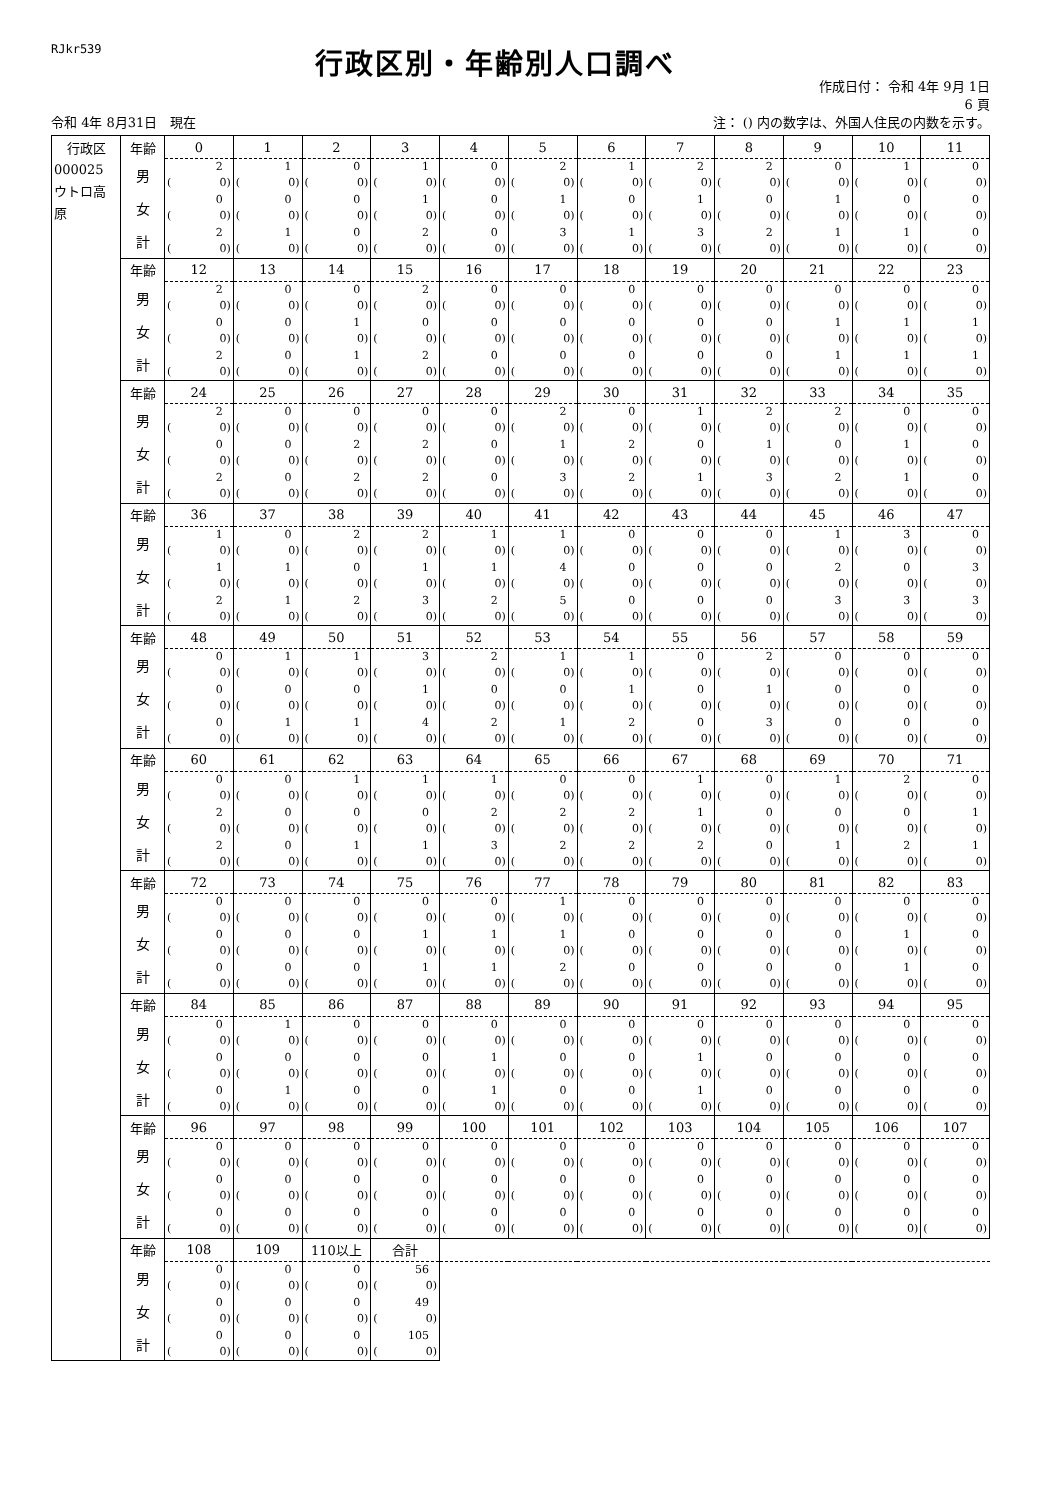RJkr539
行政区別・年齢別人口調べ
作成日付： 令和 4年 9月 1日
6 頁
令和 4年 8月31日　現在 注： () 内の数字は、外国人住民の内数を示す。
| 行政区 | 年齢 | 0 | 1 | 2 | 3 | 4 | 5 | 6 | 7 | 8 | 9 | 10 | 11 |
| --- | --- | --- | --- | --- | --- | --- | --- | --- | --- | --- | --- | --- | --- |
| 000025 ウトロ高 原 | 男 | 2 ( 0) | 1 ( 0) | 0 ( 0) | 1 ( 0) | 0 ( 0) | 2 ( 0) | 1 ( 0) | 2 ( 0) | 2 ( 0) | 0 ( 0) | 1 ( 0) | 0 ( 0) |
| | 女 | 0 ( 0) | 0 ( 0) | 0 ( 0) | 1 ( 0) | 0 ( 0) | 1 ( 0) | 0 ( 0) | 1 ( 0) | 0 ( 0) | 1 ( 0) | 0 ( 0) | 0 ( 0) |
| | 計 | 2 ( 0) | 1 ( 0) | 0 ( 0) | 2 ( 0) | 0 ( 0) | 3 ( 0) | 1 ( 0) | 3 ( 0) | 2 ( 0) | 1 ( 0) | 1 ( 0) | 0 ( 0) |
| | 年齢 | 12 | 13 | 14 | 15 | 16 | 17 | 18 | 19 | 20 | 21 | 22 | 23 |
| | 男 | 2 ( 0) | 0 ( 0) | 0 ( 0) | 2 ( 0) | 0 ( 0) | 0 ( 0) | 0 ( 0) | 0 ( 0) | 0 ( 0) | 0 ( 0) | 0 ( 0) | 0 ( 0) |
| | 女 | 0 ( 0) | 0 ( 0) | 1 ( 0) | 0 ( 0) | 0 ( 0) | 0 ( 0) | 0 ( 0) | 0 ( 0) | 0 ( 0) | 1 ( 0) | 1 ( 0) | 1 ( 0) |
| | 計 | 2 ( 0) | 0 ( 0) | 1 ( 0) | 2 ( 0) | 0 ( 0) | 0 ( 0) | 0 ( 0) | 0 ( 0) | 0 ( 0) | 1 ( 0) | 1 ( 0) | 1 ( 0) |
| | 年齢 | 24 | 25 | 26 | 27 | 28 | 29 | 30 | 31 | 32 | 33 | 34 | 35 |
| | 男 | 2 ( 0) | 0 ( 0) | 0 ( 0) | 0 ( 0) | 0 ( 0) | 2 ( 0) | 0 ( 0) | 1 ( 0) | 2 ( 0) | 2 ( 0) | 0 ( 0) | 0 ( 0) |
| | 女 | 0 ( 0) | 0 ( 0) | 2 ( 0) | 2 ( 0) | 0 ( 0) | 1 ( 0) | 2 ( 0) | 0 ( 0) | 1 ( 0) | 0 ( 0) | 1 ( 0) | 0 ( 0) |
| | 計 | 2 ( 0) | 0 ( 0) | 2 ( 0) | 2 ( 0) | 0 ( 0) | 3 ( 0) | 2 ( 0) | 1 ( 0) | 3 ( 0) | 2 ( 0) | 1 ( 0) | 0 ( 0) |
| | 年齢 | 36 | 37 | 38 | 39 | 40 | 41 | 42 | 43 | 44 | 45 | 46 | 47 |
| | 男 | 1 ( 0) | 0 ( 0) | 2 ( 0) | 2 ( 0) | 1 ( 0) | 1 ( 0) | 0 ( 0) | 0 ( 0) | 0 ( 0) | 1 ( 0) | 3 ( 0) | 0 ( 0) |
| | 女 | 1 ( 0) | 1 ( 0) | 0 ( 0) | 1 ( 0) | 1 ( 0) | 4 ( 0) | 0 ( 0) | 0 ( 0) | 0 ( 0) | 2 ( 0) | 0 ( 0) | 3 ( 0) |
| | 計 | 2 ( 0) | 1 ( 0) | 2 ( 0) | 3 ( 0) | 2 ( 0) | 5 ( 0) | 0 ( 0) | 0 ( 0) | 0 ( 0) | 3 ( 0) | 3 ( 0) | 3 ( 0) |
| | 年齢 | 48 | 49 | 50 | 51 | 52 | 53 | 54 | 55 | 56 | 57 | 58 | 59 |
| | 男 | 0 ( 0) | 1 ( 0) | 1 ( 0) | 3 ( 0) | 2 ( 0) | 1 ( 0) | 1 ( 0) | 0 ( 0) | 2 ( 0) | 0 ( 0) | 0 ( 0) | 0 ( 0) |
| | 女 | 0 ( 0) | 0 ( 0) | 0 ( 0) | 1 ( 0) | 0 ( 0) | 0 ( 0) | 1 ( 0) | 0 ( 0) | 1 ( 0) | 0 ( 0) | 0 ( 0) | 0 ( 0) |
| | 計 | 0 ( 0) | 1 ( 0) | 1 ( 0) | 4 ( 0) | 2 ( 0) | 1 ( 0) | 2 ( 0) | 0 ( 0) | 3 ( 0) | 0 ( 0) | 0 ( 0) | 0 ( 0) |
| | 年齢 | 60 | 61 | 62 | 63 | 64 | 65 | 66 | 67 | 68 | 69 | 70 | 71 |
| | 男 | 0 ( 0) | 0 ( 0) | 1 ( 0) | 1 ( 0) | 1 ( 0) | 0 ( 0) | 0 ( 0) | 1 ( 0) | 0 ( 0) | 1 ( 0) | 2 ( 0) | 0 ( 0) |
| | 女 | 2 ( 0) | 0 ( 0) | 0 ( 0) | 0 ( 0) | 2 ( 0) | 2 ( 0) | 2 ( 0) | 1 ( 0) | 0 ( 0) | 0 ( 0) | 0 ( 0) | 1 ( 0) |
| | 計 | 2 ( 0) | 0 ( 0) | 1 ( 0) | 1 ( 0) | 3 ( 0) | 2 ( 0) | 2 ( 0) | 2 ( 0) | 0 ( 0) | 1 ( 0) | 2 ( 0) | 1 ( 0) |
| | 年齢 | 72 | 73 | 74 | 75 | 76 | 77 | 78 | 79 | 80 | 81 | 82 | 83 |
| | 男 | 0 ( 0) | 0 ( 0) | 0 ( 0) | 0 ( 0) | 0 ( 0) | 1 ( 0) | 0 ( 0) | 0 ( 0) | 0 ( 0) | 0 ( 0) | 0 ( 0) | 0 ( 0) |
| | 女 | 0 ( 0) | 0 ( 0) | 0 ( 0) | 1 ( 0) | 1 ( 0) | 1 ( 0) | 0 ( 0) | 0 ( 0) | 0 ( 0) | 0 ( 0) | 1 ( 0) | 0 ( 0) |
| | 計 | 0 ( 0) | 0 ( 0) | 0 ( 0) | 1 ( 0) | 1 ( 0) | 2 ( 0) | 0 ( 0) | 0 ( 0) | 0 ( 0) | 0 ( 0) | 1 ( 0) | 0 ( 0) |
| | 年齢 | 84 | 85 | 86 | 87 | 88 | 89 | 90 | 91 | 92 | 93 | 94 | 95 |
| | 男 | 0 ( 0) | 1 ( 0) | 0 ( 0) | 0 ( 0) | 0 ( 0) | 0 ( 0) | 0 ( 0) | 0 ( 0) | 0 ( 0) | 0 ( 0) | 0 ( 0) | 0 ( 0) |
| | 女 | 0 ( 0) | 0 ( 0) | 0 ( 0) | 0 ( 0) | 1 ( 0) | 0 ( 0) | 0 ( 0) | 1 ( 0) | 0 ( 0) | 0 ( 0) | 0 ( 0) | 0 ( 0) |
| | 計 | 0 ( 0) | 1 ( 0) | 0 ( 0) | 0 ( 0) | 1 ( 0) | 0 ( 0) | 0 ( 0) | 1 ( 0) | 0 ( 0) | 0 ( 0) | 0 ( 0) | 0 ( 0) |
| | 年齢 | 96 | 97 | 98 | 99 | 100 | 101 | 102 | 103 | 104 | 105 | 106 | 107 |
| | 男 | 0 ( 0) | 0 ( 0) | 0 ( 0) | 0 ( 0) | 0 ( 0) | 0 ( 0) | 0 ( 0) | 0 ( 0) | 0 ( 0) | 0 ( 0) | 0 ( 0) | 0 ( 0) |
| | 女 | 0 ( 0) | 0 ( 0) | 0 ( 0) | 0 ( 0) | 0 ( 0) | 0 ( 0) | 0 ( 0) | 0 ( 0) | 0 ( 0) | 0 ( 0) | 0 ( 0) | 0 ( 0) |
| | 計 | 0 ( 0) | 0 ( 0) | 0 ( 0) | 0 ( 0) | 0 ( 0) | 0 ( 0) | 0 ( 0) | 0 ( 0) | 0 ( 0) | 0 ( 0) | 0 ( 0) | 0 ( 0) |
| | 年齢 | 108 | 109 | 110以上 | 合計 | | | | | | | | |
| | 男 | 0 ( 0) | 0 ( 0) | 0 ( 0) | 56 ( 0) | | | | | | | | |
| | 女 | 0 ( 0) | 0 ( 0) | 0 ( 0) | 49 ( 0) | | | | | | | | |
| | 計 | 0 ( 0) | 0 ( 0) | 0 ( 0) | 105 ( 0) | | | | | | | | |